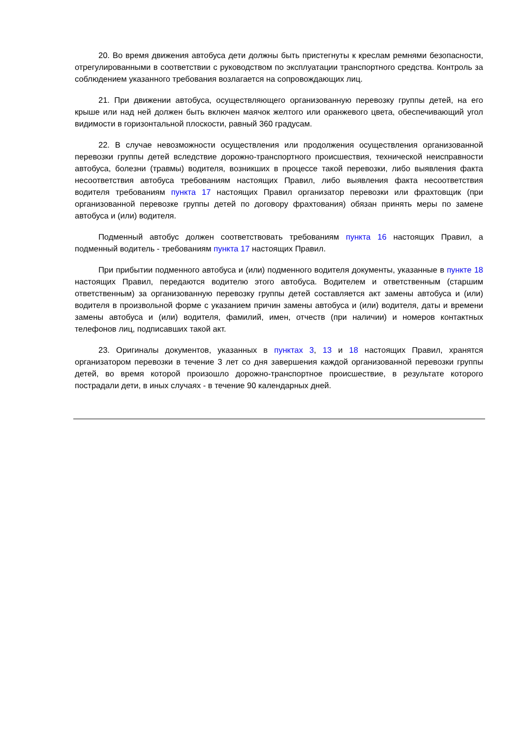20. Во время движения автобуса дети должны быть пристегнуты к креслам ремнями безопасности, отрегулированными в соответствии с руководством по эксплуатации транспортного средства. Контроль за соблюдением указанного требования возлагается на сопровождающих лиц.
21. При движении автобуса, осуществляющего организованную перевозку группы детей, на его крыше или над ней должен быть включен маячок желтого или оранжевого цвета, обеспечивающий угол видимости в горизонтальной плоскости, равный 360 градусам.
22. В случае невозможности осуществления или продолжения осуществления организованной перевозки группы детей вследствие дорожно-транспортного происшествия, технической неисправности автобуса, болезни (травмы) водителя, возникших в процессе такой перевозки, либо выявления факта несоответствия автобуса требованиям настоящих Правил, либо выявления факта несоответствия водителя требованиям пункта 17 настоящих Правил организатор перевозки или фрахтовщик (при организованной перевозке группы детей по договору фрахтования) обязан принять меры по замене автобуса и (или) водителя.
Подменный автобус должен соответствовать требованиям пункта 16 настоящих Правил, а подменный водитель - требованиям пункта 17 настоящих Правил.
При прибытии подменного автобуса и (или) подменного водителя документы, указанные в пункте 18 настоящих Правил, передаются водителю этого автобуса. Водителем и ответственным (старшим ответственным) за организованную перевозку группы детей составляется акт замены автобуса и (или) водителя в произвольной форме с указанием причин замены автобуса и (или) водителя, даты и времени замены автобуса и (или) водителя, фамилий, имен, отчеств (при наличии) и номеров контактных телефонов лиц, подписавших такой акт.
23. Оригиналы документов, указанных в пунктах 3, 13 и 18 настоящих Правил, хранятся организатором перевозки в течение 3 лет со дня завершения каждой организованной перевозки группы детей, во время которой произошло дорожно-транспортное происшествие, в результате которого пострадали дети, в иных случаях - в течение 90 календарных дней.